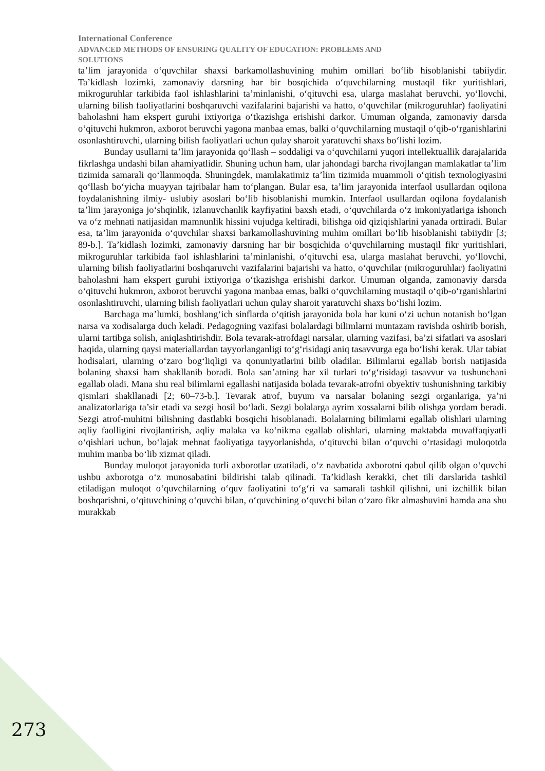International Conference
ADVANCED METHODS OF ENSURING QUALITY OF EDUCATION: PROBLEMS AND
SOLUTIONS
ta’lim jarayonida o‘quvchilar shaxsi barkamollashuvining muhim omillari bo‘lib hisoblanishi tabiiydir. Ta’kidlash lozimki, zamonaviy darsning har bir bosqichida o‘quvchilarning mustaqil fikr yuritishlari, mikroguruhlar tarkibida faol ishlashlarini ta’minlanishi, o‘qituvchi esa, ularga maslahat beruvchi, yo‘llovchi, ularning bilish faoliyatlarini boshqaruvchi vazifalarini bajarishi va hatto, o‘quvchilar (mikroguruhlar) faoliyatini baholashni ham ekspert guruhi ixtiyoriga o‘tkazishga erishishi darkor. Umuman olganda, zamonaviy darsda o‘qituvchi hukmron, axborot beruvchi yagona manbaa emas, balki o‘quvchilarning mustaqil o‘qib-o‘rganishlarini osonlashtiruvchi, ularning bilish faoliyatlari uchun qulay sharoit yaratuvchi shaxs bo‘lishi lozim.
Bunday usullarni ta’lim jarayonida qo‘llash – soddaligi va o‘quvchilarni yuqori intellektuallik darajalarida fikrlashga undashi bilan ahamiyatlidir. Shuning uchun ham, ular jahondagi barcha rivojlangan mamlakatlar ta’lim tizimida samarali qo‘llanmoqda. Shuningdek, mamlakatimiz ta’lim tizimida muammoli o‘qitish texnologiyasini qo‘llash bo‘yicha muayyan tajribalar ham to‘plangan. Bular esa, ta’lim jarayonida interfaol usullardan oqilona foydalanishning ilmiy- uslubiy asoslari bo‘lib hisoblanishi mumkin. Interfaol usullardan oqilona foydalanish ta’lim jarayoniga jo‘shqinlik, izlanuvchanlik kayfiyatini baxsh etadi, o‘quvchilarda o‘z imkoniyatlariga ishonch va o‘z mehnati natijasidan mamnunlik hissini vujudga keltiradi, bilishga oid qiziqishlarini yanada orttiradi. Bular esa, ta’lim jarayonida o‘quvchilar shaxsi barkamollashuvining muhim omillari bo‘lib hisoblanishi tabiiydir [3; 89-b.]. Ta’kidlash lozimki, zamonaviy darsning har bir bosqichida o‘quvchilarning mustaqil fikr yuritishlari, mikroguruhlar tarkibida faol ishlashlarini ta’minlanishi, o‘qituvchi esa, ularga maslahat beruvchi, yo‘llovchi, ularning bilish faoliyatlarini boshqaruvchi vazifalarini bajarishi va hatto, o‘quvchilar (mikroguruhlar) faoliyatini baholashni ham ekspert guruhi ixtiyoriga o‘tkazishga erishishi darkor. Umuman olganda, zamonaviy darsda o‘qituvchi hukmron, axborot beruvchi yagona manbaa emas, balki o‘quvchilarning mustaqil o‘qib-o‘rganishlarini osonlashtiruvchi, ularning bilish faoliyatlari uchun qulay sharoit yaratuvchi shaxs bo‘lishi lozim.
Barchaga ma’lumki, boshlang‘ich sinflarda o‘qitish jarayonida bola har kuni o‘zi uchun notanish bo‘lgan narsa va xodisalarga duch keladi. Pedagogning vazifasi bolalardagi bilimlarni muntazam ravishda oshirib borish, ularni tartibga solish, aniqlashtirishdir. Bola tevarak-atrofdagi narsalar, ularning vazifasi, ba’zi sifatlari va asoslari haqida, ularning qaysi materiallardan tayyorlanganligi to‘g‘risidagi aniq tasavvurga ega bo‘lishi kerak. Ular tabiat hodisalari, ularning o‘zaro bog‘liqligi va qonuniyatlarini bilib oladilar. Bilimlarni egallab borish natijasida bolaning shaxsi ham shakllanib boradi. Bola san’atning har xil turlari to‘g‘risidagi tasavvur va tushunchani egallab oladi. Mana shu real bilimlarni egallashi natijasida bolada tevarak-atrofni obyektiv tushunishning tarkibiy qismlari shakllanadi [2; 60–73-b.]. Tevarak atrof, buyum va narsalar bolaning sezgi organlariga, ya’ni analizatorlariga ta’sir etadi va sezgi hosil bo‘ladi. Sezgi bolalarga ayrim xossalarni bilib olishga yordam beradi. Sezgi atrof-muhitni bilishning dastlabki bosqichi hisoblanadi. Bolalarning bilimlarni egallab olishlari ularning aqliy faolligini rivojlantirish, aqliy malaka va ko‘nikma egallab olishlari, ularning maktabda muvaffaqiyatli o‘qishlari uchun, bo‘lajak mehnat faoliyatiga tayyorlanishda, o‘qituvchi bilan o‘quvchi o‘rtasidagi muloqotda muhim manba bo‘lib xizmat qiladi.
Bunday muloqot jarayonida turli axborotlar uzatiladi, o‘z navbatida axborotni qabul qilib olgan o‘quvchi ushbu axborotga o‘z munosabatini bildirishi talab qilinadi. Ta’kidlash kerakki, chet tili darslarida tashkil etiladigan muloqot o‘quvchilarning o‘quv faoliyatini to‘g‘ri va samarali tashkil qilishni, uni izchillik bilan boshqarishni, o‘qituvchining o‘quvchi bilan, o‘quvchining o‘quvchi bilan o‘zaro fikr almashuvini hamda ana shu murakkab
273